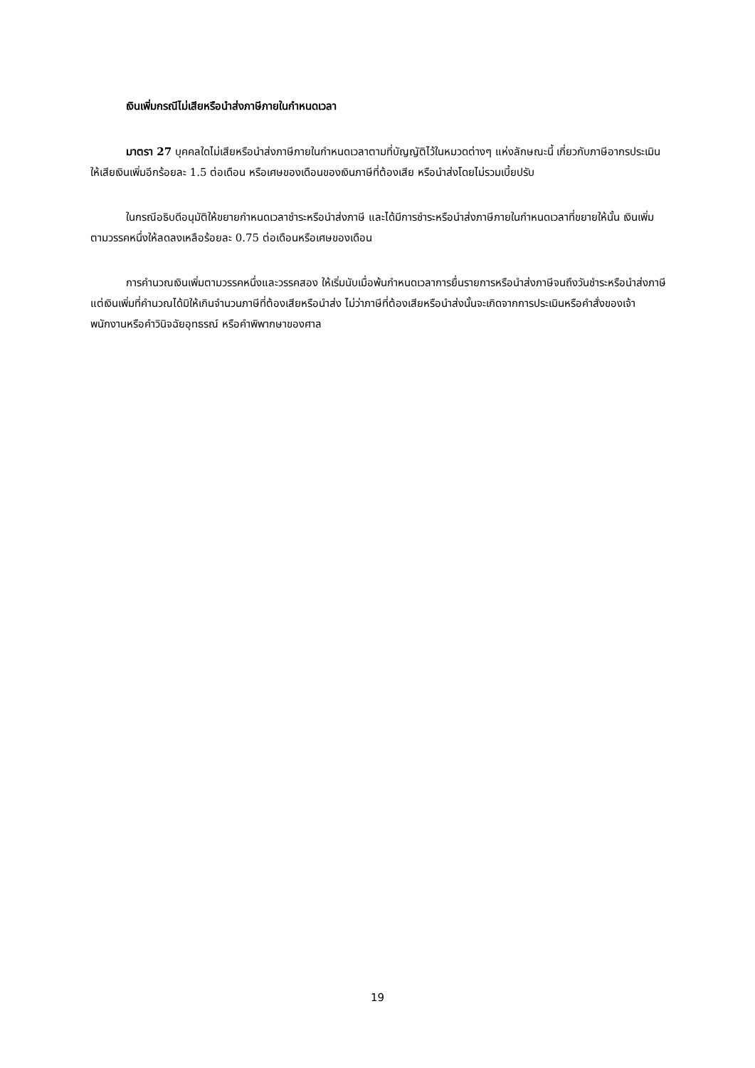เงินเพิ่มกรณีไม่เสียหรือนำส่งภาษีภายในกำหนดเวลา
มาตรา 27 บุคคลใดไม่เสียหรือนำส่งภาษีภายในกำหนดเวลาตามที่บัญญัติไว้ในหมวดต่างๆ แห่งลักษณะนี้ เกี่ยวกับภาษีอากรประเมิน ให้เสียเงินเพิ่มอีกร้อยละ 1.5 ต่อเดือน หรือเศษของเดือนของเงินภาษีที่ต้องเสีย หรือนำส่งโดยไม่รวมเบี้ยปรับ
ในกรณีอธิบดีอนุมัติให้ขยายกำหนดเวลาชำระหรือนำส่งภาษี และได้มีการชำระหรือนำส่งภาษีภายในกำหนดเวลาที่ขยายให้นั้น เงินเพิ่มตามวรรคหนึ่งให้ลดลงเหลือร้อยละ 0.75 ต่อเดือนหรือเศษของเดือน
การคำนวณเงินเพิ่มตามวรรคหนึ่งและวรรคสอง ให้เริ่มนับเมื่อพ้นกำหนดเวลาการยื่นรายการหรือนำส่งภาษีจนถึงวันชำระหรือนำส่งภาษี แต่เงินเพิ่มที่คำนวณได้มิให้เกินจำนวนภาษีที่ต้องเสียหรือนำส่ง ไม่ว่าภาษีที่ต้องเสียหรือนำส่งนั้นจะเกิดจากการประเมินหรือคำสั่งของเจ้าพนักงานหรือคำวินิจฉัยอุทธรณ์ หรือคำพิพากษาของศาล
19